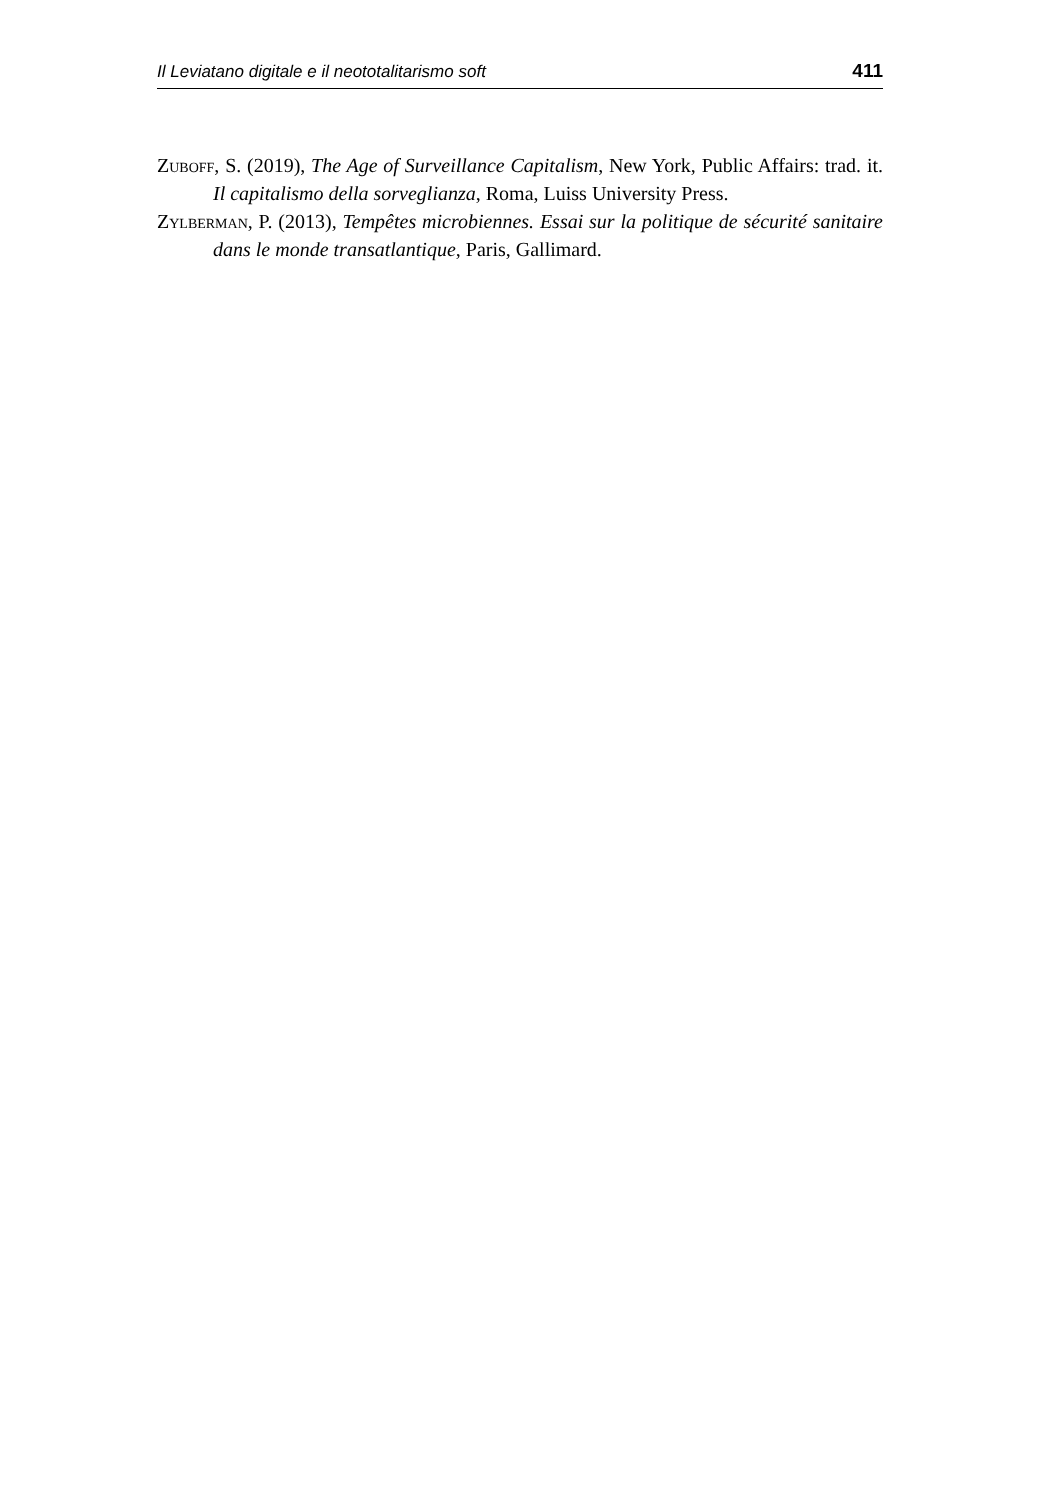Il Leviatano digitale e il neototalitarismo soft 411
Zuboff, S. (2019), The Age of Surveillance Capitalism, New York, Public Affairs: trad. it. Il capitalismo della sorveglianza, Roma, Luiss University Press.
Zylberman, P. (2013), Tempêtes microbiennes. Essai sur la politique de sécurité sanitaire dans le monde transatlantique, Paris, Gallimard.